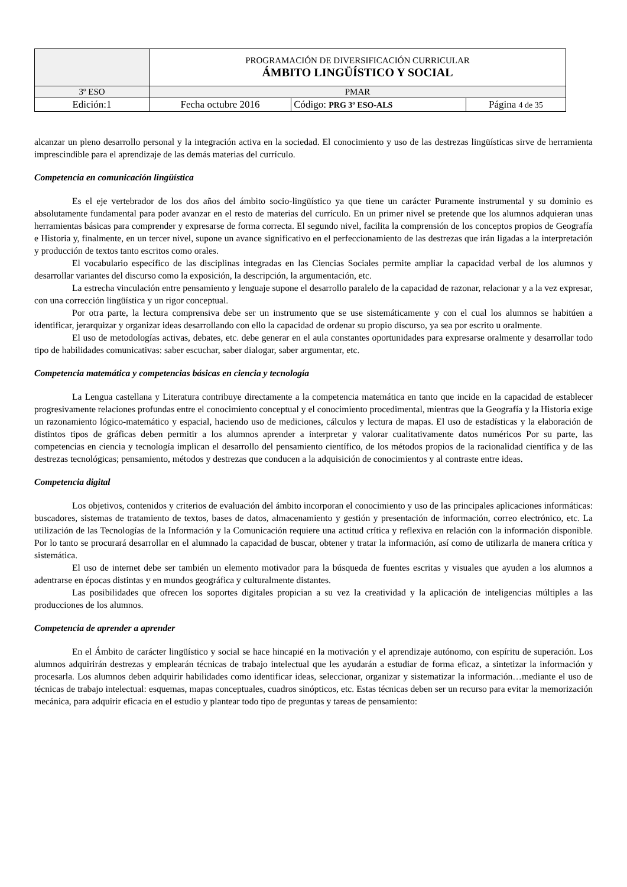| | PROGRAMACIÓN DE DIVERSIFICACIÓN CURRICULAR ÁMBITO LINGÜÍSTICO Y SOCIAL | | |
| 3º ESO | PMAR | | |
| Edición:1 | Fecha octubre 2016 | Código: PRG 3º ESO-ALS | Página 4 de 35 |
alcanzar un pleno desarrollo personal y la integración activa en la sociedad. El conocimiento y uso de las destrezas lingüísticas sirve de herramienta imprescindible para el aprendizaje de las demás materias del currículo.
Competencia en comunicación lingüística
Es el eje vertebrador de los dos años del ámbito socio-lingüístico ya que tiene un carácter Puramente instrumental y su dominio es absolutamente fundamental para poder avanzar en el resto de materias del currículo. En un primer nivel se pretende que los alumnos adquieran unas herramientas básicas para comprender y expresarse de forma correcta. El segundo nivel, facilita la comprensión de los conceptos propios de Geografía e Historia y, finalmente, en un tercer nivel, supone un avance significativo en el perfeccionamiento de las destrezas que irán ligadas a la interpretación y producción de textos tanto escritos como orales.
El vocabulario específico de las disciplinas integradas en las Ciencias Sociales permite ampliar la capacidad verbal de los alumnos y desarrollar variantes del discurso como la exposición, la descripción, la argumentación, etc.
La estrecha vinculación entre pensamiento y lenguaje supone el desarrollo paralelo de la capacidad de razonar, relacionar y a la vez expresar, con una corrección lingüística y un rigor conceptual.
Por otra parte, la lectura comprensiva debe ser un instrumento que se use sistemáticamente y con el cual los alumnos se habitúen a identificar, jerarquizar y organizar ideas desarrollando con ello la capacidad de ordenar su propio discurso, ya sea por escrito u oralmente.
El uso de metodologías activas, debates, etc. debe generar en el aula constantes oportunidades para expresarse oralmente y desarrollar todo tipo de habilidades comunicativas: saber escuchar, saber dialogar, saber argumentar, etc.
Competencia matemática y competencias básicas en ciencia y tecnología
La Lengua castellana y Literatura contribuye directamente a la competencia matemática en tanto que incide en la capacidad de establecer progresivamente relaciones profundas entre el conocimiento conceptual y el conocimiento procedimental, mientras que la Geografía y la Historia exige un razonamiento lógico-matemático y espacial, haciendo uso de mediciones, cálculos y lectura de mapas. El uso de estadísticas y la elaboración de distintos tipos de gráficas deben permitir a los alumnos aprender a interpretar y valorar cualitativamente datos numéricos Por su parte, las competencias en ciencia y tecnología implican el desarrollo del pensamiento científico, de los métodos propios de la racionalidad científica y de las destrezas tecnológicas; pensamiento, métodos y destrezas que conducen a la adquisición de conocimientos y al contraste entre ideas.
Competencia digital
Los objetivos, contenidos y criterios de evaluación del ámbito incorporan el conocimiento y uso de las principales aplicaciones informáticas: buscadores, sistemas de tratamiento de textos, bases de datos, almacenamiento y gestión y presentación de información, correo electrónico, etc. La utilización de las Tecnologías de la Información y la Comunicación requiere una actitud crítica y reflexiva en relación con la información disponible. Por lo tanto se procurará desarrollar en el alumnado la capacidad de buscar, obtener y tratar la información, así como de utilizarla de manera crítica y sistemática.
El uso de internet debe ser también un elemento motivador para la búsqueda de fuentes escritas y visuales que ayuden a los alumnos a adentrarse en épocas distintas y en mundos geográfica y culturalmente distantes.
Las posibilidades que ofrecen los soportes digitales propician a su vez la creatividad y la aplicación de inteligencias múltiples a las producciones de los alumnos.
Competencia de aprender a aprender
En el Ámbito de carácter lingüístico y social se hace hincapié en la motivación y el aprendizaje autónomo, con espíritu de superación. Los alumnos adquirirán destrezas y emplearán técnicas de trabajo intelectual que les ayudarán a estudiar de forma eficaz, a sintetizar la información y procesarla. Los alumnos deben adquirir habilidades como identificar ideas, seleccionar, organizar y sistematizar la información…mediante el uso de técnicas de trabajo intelectual: esquemas, mapas conceptuales, cuadros sinópticos, etc. Estas técnicas deben ser un recurso para evitar la memorización mecánica, para adquirir eficacia en el estudio y plantear todo tipo de preguntas y tareas de pensamiento: